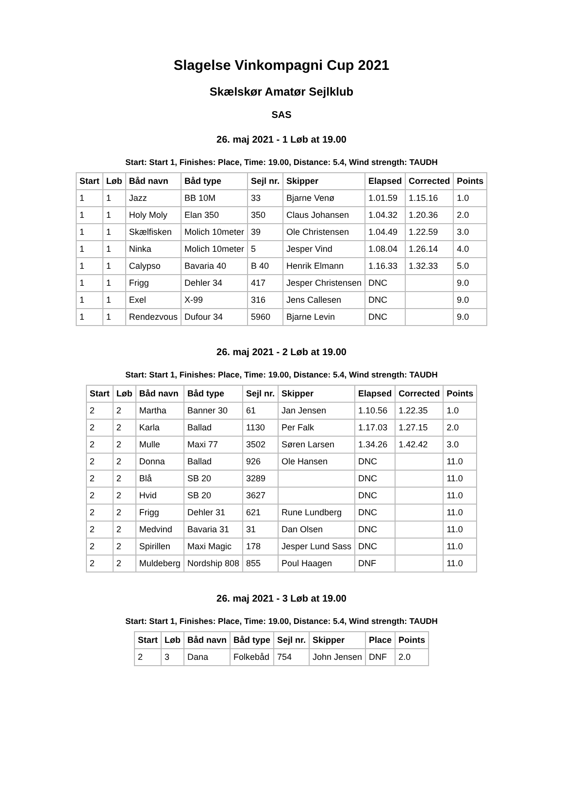Slagelse Vinkompagni Cup 2021
Skælskør Amatør Sejlklub
SAS
26. maj 2021 - 1 Løb at 19.00
Start: Start 1, Finishes: Place, Time: 19.00, Distance: 5.4, Wind strength: TAUDH
| Start | Løb | Båd navn | Båd type | Sejl nr. | Skipper | Elapsed | Corrected | Points |
| --- | --- | --- | --- | --- | --- | --- | --- | --- |
| 1 | 1 | Jazz | BB 10M | 33 | Bjarne Venø | 1.01.59 | 1.15.16 | 1.0 |
| 1 | 1 | Holy Moly | Elan 350 | 350 | Claus Johansen | 1.04.32 | 1.20.36 | 2.0 |
| 1 | 1 | Skælfisken | Molich 10meter | 39 | Ole Christensen | 1.04.49 | 1.22.59 | 3.0 |
| 1 | 1 | Ninka | Molich 10meter | 5 | Jesper Vind | 1.08.04 | 1.26.14 | 4.0 |
| 1 | 1 | Calypso | Bavaria 40 | B 40 | Henrik Elmann | 1.16.33 | 1.32.33 | 5.0 |
| 1 | 1 | Frigg | Dehler 34 | 417 | Jesper Christensen | DNC | | 9.0 |
| 1 | 1 | Exel | X-99 | 316 | Jens Callesen | DNC | | 9.0 |
| 1 | 1 | Rendezvous | Dufour 34 | 5960 | Bjarne Levin | DNC | | 9.0 |
26. maj 2021 - 2 Løb at 19.00
Start: Start 1, Finishes: Place, Time: 19.00, Distance: 5.4, Wind strength: TAUDH
| Start | Løb | Båd navn | Båd type | Sejl nr. | Skipper | Elapsed | Corrected | Points |
| --- | --- | --- | --- | --- | --- | --- | --- | --- |
| 2 | 2 | Martha | Banner 30 | 61 | Jan Jensen | 1.10.56 | 1.22.35 | 1.0 |
| 2 | 2 | Karla | Ballad | 1130 | Per Falk | 1.17.03 | 1.27.15 | 2.0 |
| 2 | 2 | Mulle | Maxi 77 | 3502 | Søren Larsen | 1.34.26 | 1.42.42 | 3.0 |
| 2 | 2 | Donna | Ballad | 926 | Ole Hansen | DNC | | 11.0 |
| 2 | 2 | Blå | SB 20 | 3289 | | DNC | | 11.0 |
| 2 | 2 | Hvid | SB 20 | 3627 | | DNC | | 11.0 |
| 2 | 2 | Frigg | Dehler 31 | 621 | Rune Lundberg | DNC | | 11.0 |
| 2 | 2 | Medvind | Bavaria 31 | 31 | Dan Olsen | DNC | | 11.0 |
| 2 | 2 | Spirillen | Maxi Magic | 178 | Jesper Lund Sass | DNC | | 11.0 |
| 2 | 2 | Muldeberg | Nordship 808 | 855 | Poul Haagen | DNF | | 11.0 |
26. maj 2021 - 3 Løb at 19.00
Start: Start 1, Finishes: Place, Time: 19.00, Distance: 5.4, Wind strength: TAUDH
| Start | Løb | Båd navn | Båd type | Sejl nr. | Skipper | Place | Points |
| --- | --- | --- | --- | --- | --- | --- | --- |
| 2 | 3 | Dana | Folkebåd | 754 | John Jensen | DNF | 2.0 |